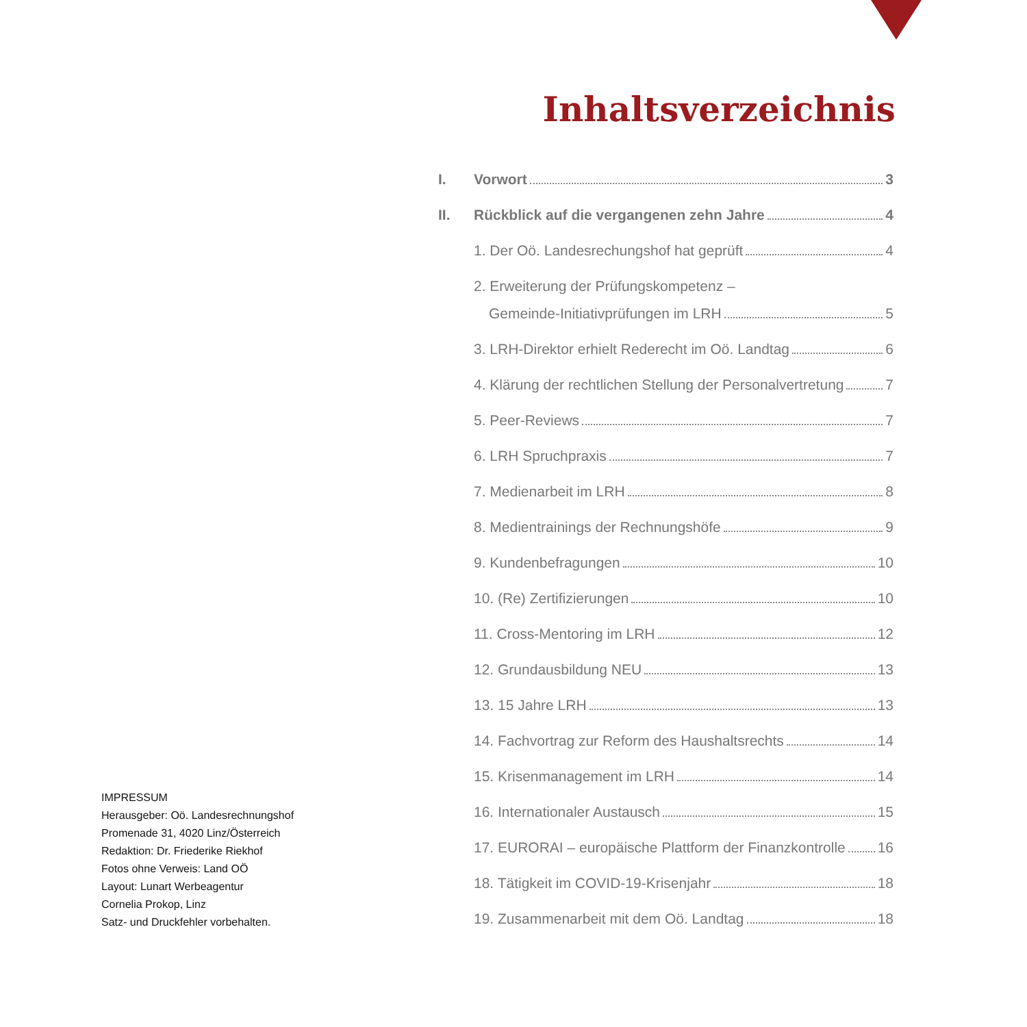Inhaltsverzeichnis
I. Vorwort 3
II. Rückblick auf die vergangenen zehn Jahre 4
1. Der Oö. Landesrechungshof hat geprüft 4
2. Erweiterung der Prüfungskompetenz –
Gemeinde-Initiativprüfungen im LRH 5
3. LRH-Direktor erhielt Rederecht im Oö. Landtag 6
4. Klärung der rechtlichen Stellung der Personalvertretung 7
5. Peer-Reviews 7
6. LRH Spruchpraxis 7
7. Medienarbeit im LRH 8
8. Medientrainings der Rechnungshöfe 9
9. Kundenbefragungen 10
10. (Re) Zertifizierungen 10
11. Cross-Mentoring im LRH 12
12. Grundausbildung NEU 13
13. 15 Jahre LRH 13
14. Fachvortrag zur Reform des Haushaltsrechts 14
15. Krisenmanagement im LRH 14
16. Internationaler Austausch 15
17. EURORAI – europäische Plattform der Finanzkontrolle 16
18. Tätigkeit im COVID-19-Krisenjahr 18
19. Zusammenarbeit mit dem Oö. Landtag 18
IMPRESSUM
Herausgeber: Oö. Landesrechnungshof
Promenade 31, 4020 Linz/Österreich
Redaktion: Dr. Friederike Riekhof
Fotos ohne Verweis: Land OÖ
Layout: Lunart Werbeagentur
Cornelia Prokop, Linz
Satz- und Druckfehler vorbehalten.